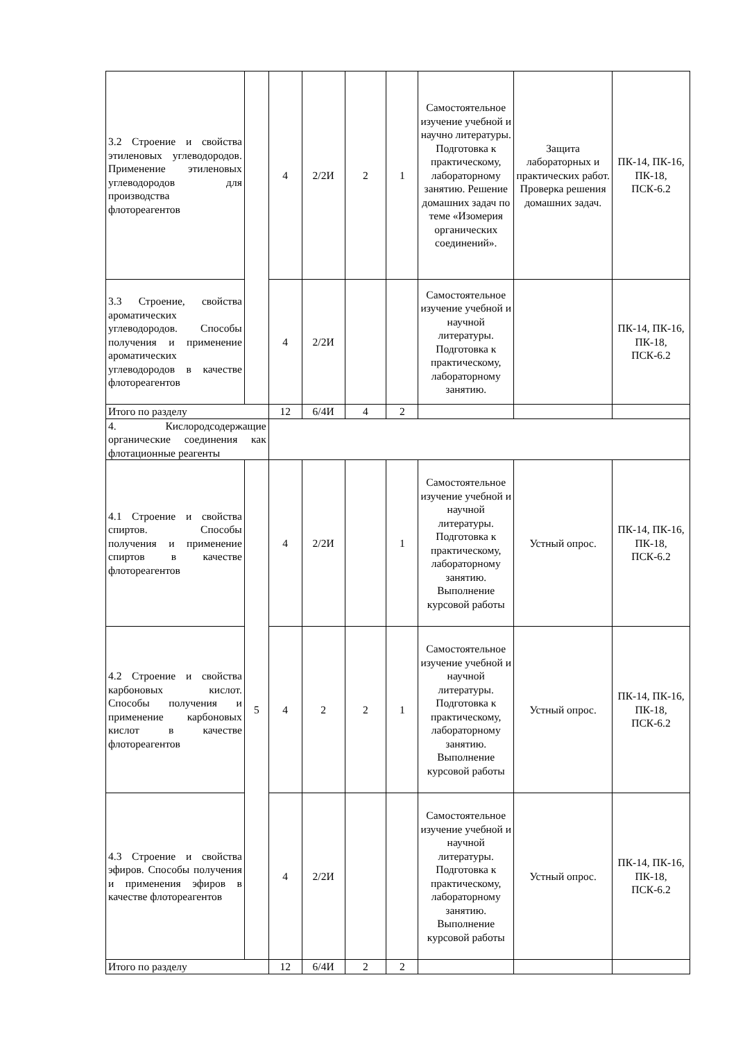| 3.2 Строение и свойства этиленовых углеводородов. Применение этиленовых углеводородов для производства флотореагентов | | 4 | 2/2И | 2 | 1 | Самостоятельное изучение учебной и научно литературы. Подготовка к практическому, лабораторному занятию. Решение домашних задач по теме «Изомерия органических соединений». | Защита лабораторных и практических работ. Проверка решения домашних задач. | ПК-14, ПК-16, ПК-18, ПСК-6.2 |
| 3.3 Строение, свойства ароматических углеводородов. Способы получения и применение ароматических углеводородов в качестве флотореагентов | | 4 | 2/2И | | | Самостоятельное изучение учебной и научной литературы. Подготовка к практическому, лабораторному занятию. | | ПК-14, ПК-16, ПК-18, ПСК-6.2 |
| Итого по разделу | | 12 | 6/4И | 4 | 2 | | | |
| 4. Кислородсодержащие органические соединения как флотационные реагенты | | | | | | | | |
| 4.1 Строение и свойства спиртов. Способы получения и применение спиртов в качестве флотореагентов | 5 | 4 | 2/2И | | 1 | Самостоятельное изучение учебной и научной литературы. Подготовка к практическому, лабораторному занятию. Выполнение курсовой работы | Устный опрос. | ПК-14, ПК-16, ПК-18, ПСК-6.2 |
| 4.2 Строение и свойства карбоновых кислот. Способы получения и применение карбоновых кислот в качестве флотореагентов | | 4 | 2 | 2 | 1 | Самостоятельное изучение учебной и научной литературы. Подготовка к практическому, лабораторному занятию. Выполнение курсовой работы | Устный опрос. | ПК-14, ПК-16, ПК-18, ПСК-6.2 |
| 4.3 Строение и свойства эфиров. Способы получения и применения эфиров в качестве флотореагентов | | 4 | 2/2И | | | Самостоятельное изучение учебной и научной литературы. Подготовка к практическому, лабораторному занятию. Выполнение курсовой работы | Устный опрос. | ПК-14, ПК-16, ПК-18, ПСК-6.2 |
| Итого по разделу | | 12 | 6/4И | 2 | 2 | | | |